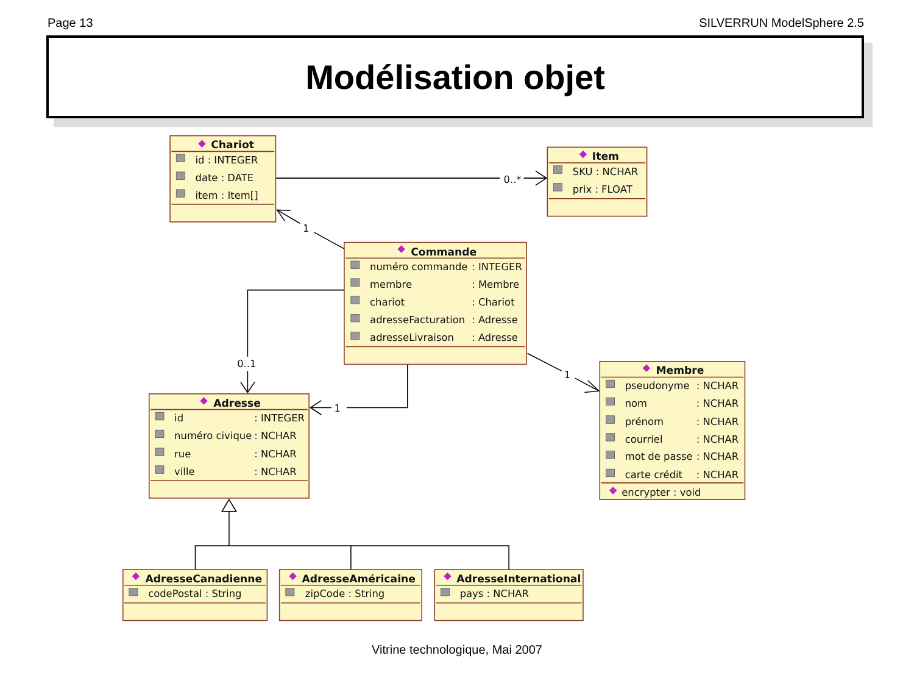Page 13 SILVERRUN ModelSphere 2.5
Modélisation objet
0..*
1
0..1
1
1
Chariot
id : INTEGER
date : DATE
item : Item[]
Item
SKU : NCHAR
prix : FLOAT
Commande
numéro commande
: INTEGER
membre
: Membre
chariot
: Chariot
adresseFacturation
: Adresse
adresseLivraison
: Adresse
Adresse
id
: INTEGER
numéro civique
: NCHAR
rue
: NCHAR
ville
: NCHAR
Membre
pseudonyme
: NCHAR
nom
: NCHAR
prénom
: NCHAR
courriel
: NCHAR
mot de passe
: NCHAR
carte crédit
: NCHAR
encrypter : void
AdresseCanadienne
codePostal : String
AdresseAméricaine
zipCode : String
AdresseInternational
pays : NCHAR
Vitrine technologique, Mai 2007